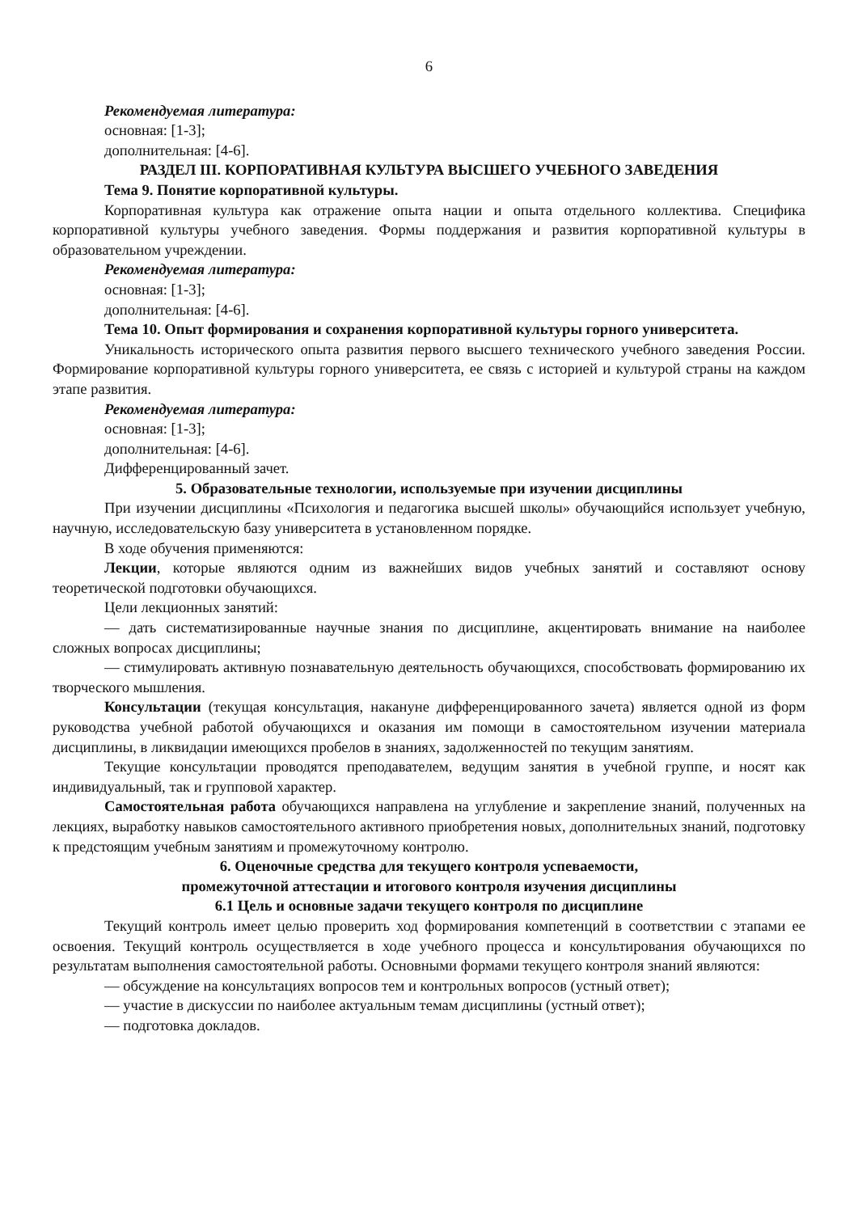6
Рекомендуемая литература:
основная: [1-3];
дополнительная: [4-6].
РАЗДЕЛ III. КОРПОРАТИВНАЯ КУЛЬТУРА ВЫСШЕГО УЧЕБНОГО ЗАВЕДЕНИЯ
Тема 9. Понятие корпоративной культуры.
Корпоративная культура как отражение опыта нации и опыта отдельного коллектива. Специфика корпоративной культуры учебного заведения. Формы поддержания и развития корпоративной культуры в образовательном учреждении.
Рекомендуемая литература:
основная: [1-3];
дополнительная: [4-6].
Тема 10. Опыт формирования и сохранения корпоративной культуры горного университета.
Уникальность исторического опыта развития первого высшего технического учебного заведения России. Формирование корпоративной культуры горного университета, ее связь с историей и культурой страны на каждом этапе развития.
Рекомендуемая литература:
основная: [1-3];
дополнительная: [4-6].
Дифференцированный зачет.
5. Образовательные технологии, используемые при изучении дисциплины
При изучении дисциплины «Психология и педагогика высшей школы» обучающийся использует учебную, научную, исследовательскую базу университета в установленном порядке.
В ходе обучения применяются:
Лекции, которые являются одним из важнейших видов учебных занятий и составляют основу теоретической подготовки обучающихся.
Цели лекционных занятий:
— дать систематизированные научные знания по дисциплине, акцентировать внимание на наиболее сложных вопросах дисциплины;
— стимулировать активную познавательную деятельность обучающихся, способствовать формированию их творческого мышления.
Консультации (текущая консультация, накануне дифференцированного зачета) является одной из форм руководства учебной работой обучающихся и оказания им помощи в самостоятельном изучении материала дисциплины, в ликвидации имеющихся пробелов в знаниях, задолженностей по текущим занятиям.
Текущие консультации проводятся преподавателем, ведущим занятия в учебной группе, и носят как индивидуальный, так и групповой характер.
Самостоятельная работа обучающихся направлена на углубление и закрепление знаний, полученных на лекциях, выработку навыков самостоятельного активного приобретения новых, дополнительных знаний, подготовку к предстоящим учебным занятиям и промежуточному контролю.
6. Оценочные средства для текущего контроля успеваемости,
промежуточной аттестации и итогового контроля изучения дисциплины
6.1 Цель и основные задачи текущего контроля по дисциплине
Текущий контроль имеет целью проверить ход формирования компетенций в соответствии с этапами ее освоения. Текущий контроль осуществляется в ходе учебного процесса и консультирования обучающихся по результатам выполнения самостоятельной работы. Основными формами текущего контроля знаний являются:
— обсуждение на консультациях вопросов тем и контрольных вопросов (устный ответ);
— участие в дискуссии по наиболее актуальным темам дисциплины (устный ответ);
— подготовка докладов.